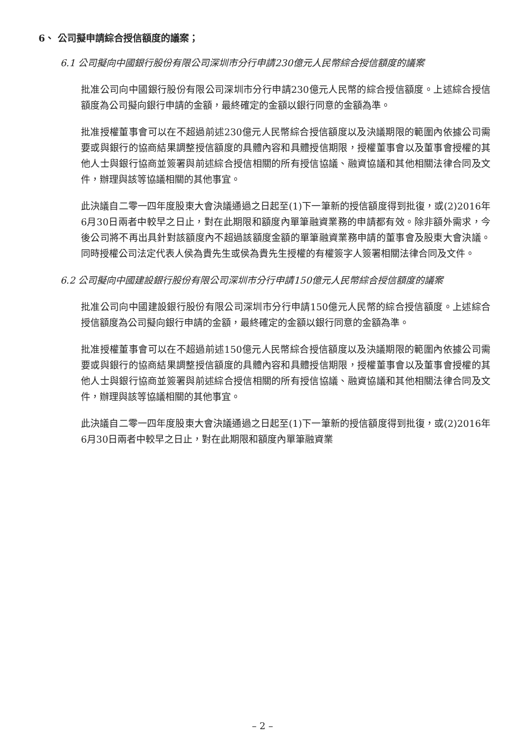6、 公司擬申請綜合授信額度的議案；
6.1 公司擬向中國銀行股份有限公司深圳市分行申請230億元人民幣綜合授信額度的議案
批准公司向中國銀行股份有限公司深圳市分行申請230億元人民幣的綜合授信額度。上述綜合授信額度為公司擬向銀行申請的金額，最終確定的金額以銀行同意的金額為準。
批准授權董事會可以在不超過前述230億元人民幣綜合授信額度以及決議期限的範圍內依據公司需要或與銀行的協商結果調整授信額度的具體內容和具體授信期限，授權董事會以及董事會授權的其他人士與銀行協商並簽署與前述綜合授信相關的所有授信協議、融資協議和其他相關法律合同及文件，辦理與該等協議相關的其他事宜。
此決議自二零一四年度股東大會決議通過之日起至(1)下一筆新的授信額度得到批復，或(2)2016年6月30日兩者中較早之日止，對在此期限和額度內單筆融資業務的申請都有效。除非額外需求，今後公司將不再出具針對該額度內不超過該額度金額的單筆融資業務申請的董事會及股東大會決議。同時授權公司法定代表人侯為貴先生或侯為貴先生授權的有權簽字人簽署相關法律合同及文件。
6.2 公司擬向中國建設銀行股份有限公司深圳市分行申請150億元人民幣綜合授信額度的議案
批准公司向中國建設銀行股份有限公司深圳市分行申請150億元人民幣的綜合授信額度。上述綜合授信額度為公司擬向銀行申請的金額，最終確定的金額以銀行同意的金額為準。
批准授權董事會可以在不超過前述150億元人民幣綜合授信額度以及決議期限的範圍內依據公司需要或與銀行的協商結果調整授信額度的具體內容和具體授信期限，授權董事會以及董事會授權的其他人士與銀行協商並簽署與前述綜合授信相關的所有授信協議、融資協議和其他相關法律合同及文件，辦理與該等協議相關的其他事宜。
此決議自二零一四年度股東大會決議通過之日起至(1)下一筆新的授信額度得到批復，或(2)2016年6月30日兩者中較早之日止，對在此期限和額度內單筆融資業
– 2 –